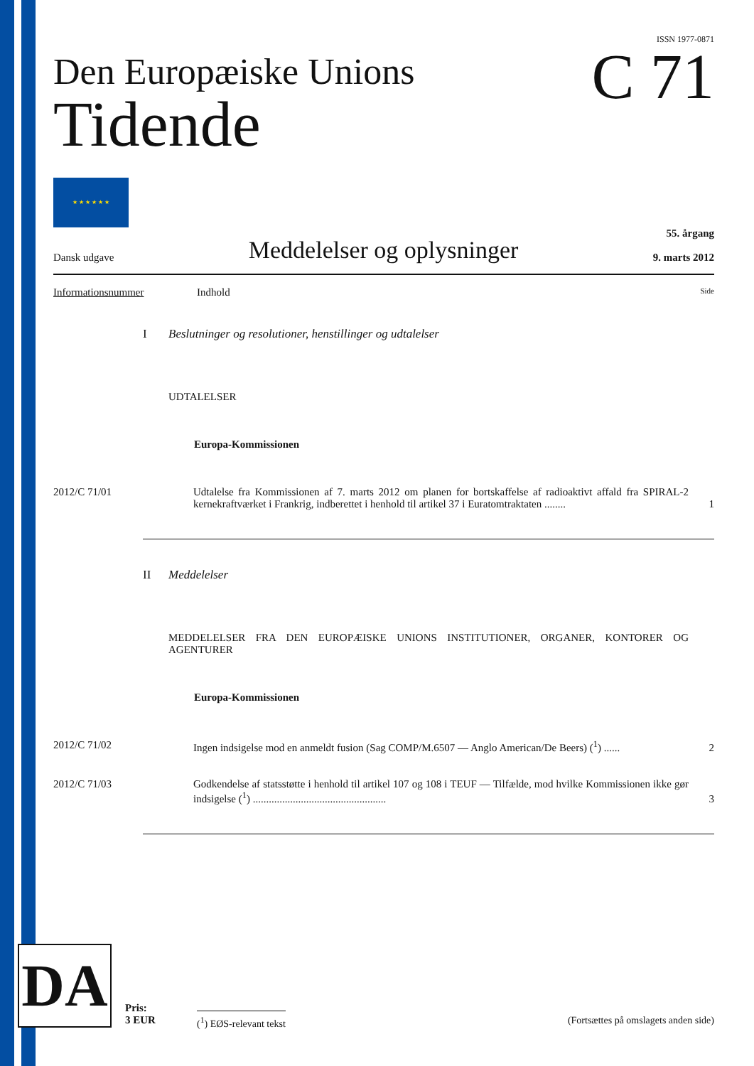ISSN 1977-0871
Den Europæiske Unions
Tidende
C 71
★ ★ ★ ★ ★ ★
Dansk udgave
Meddelelser og oplysninger
55. årgang
9. marts 2012
Informationsnummer Indhold Side
I Beslutninger og resolutioner, henstillinger og udtalelser
UDTALELSER
Europa-Kommissionen
2012/C 71/01 Udtalelse fra Kommissionen af 7. marts 2012 om planen for bortskaffelse af radioaktivt affald fra SPIRAL-2 kernekraftværket i Frankrig, indberettet i henhold til artikel 37 i Euratomtraktaten ........
1
II Meddelelser
MEDDELELSER FRA DEN EUROPÆISKE UNIONS INSTITUTIONER, ORGANER, KONTORER OG AGENTURER
Europa-Kommissionen
2012/C 71/02 Ingen indsigelse mod en anmeldt fusion (Sag COMP/M.6507 — Anglo American/De Beers) (<sup>1</sup>) ......
2
2012/C 71/03 Godkendelse af statsstøtte i henhold til artikel 107 og 108 i TEUF — Tilfælde, mod hvilke Kommissionen ikke gør indsigelse (<sup>1</sup>) ..................................................
3
DA
Pris:
3 EUR
(<sup>1</sup>) EØS-relevant tekst
(Fortsættes på omslagets anden side)